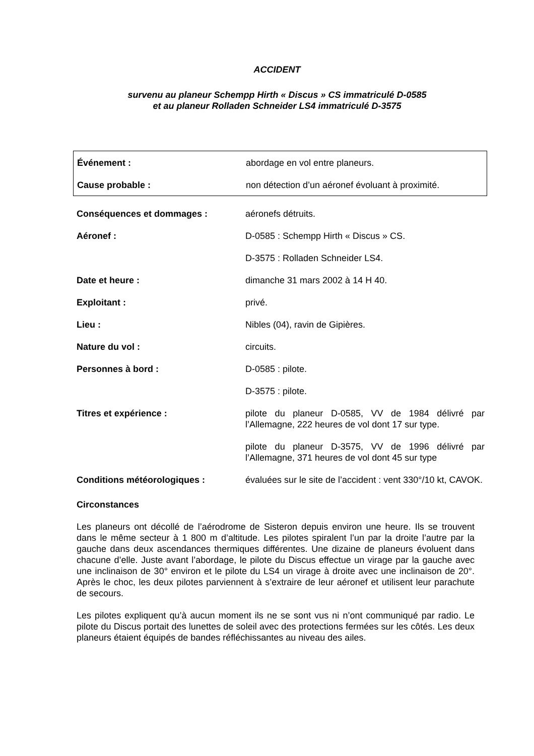ACCIDENT
survenu au planeur Schempp Hirth « Discus » CS immatriculé D-0585
et au planeur Rolladen Schneider LS4 immatriculé D-3575
| Événement : | abordage en vol entre planeurs. |
| Cause probable : | non détection d’un aéronef évoluant à proximité. |
| Conséquences et dommages : | aéronefs détruits. |
| Aéronef : | D-0585 : Schempp Hirth « Discus » CS. |
| | D-3575 : Rolladen Schneider LS4. |
| Date et heure : | dimanche 31 mars 2002 à 14 H 40. |
| Exploitant : | privé. |
| Lieu : | Nibles (04), ravin de Gipières. |
| Nature du vol : | circuits. |
| Personnes à bord : | D-0585 : pilote. |
| | D-3575 : pilote. |
| Titres et expérience : | pilote du planeur D-0585, VV de 1984 délivré par l’Allemagne, 222 heures de vol dont 17 sur type. |
| | pilote du planeur D-3575, VV de 1996 délivré par l’Allemagne, 371 heures de vol dont 45 sur type |
| Conditions météorologiques : | évaluées sur le site de l’accident : vent 330°/10 kt, CAVOK. |
Circonstances
Les planeurs ont décollé de l’aérodrome de Sisteron depuis environ une heure. Ils se trouvent dans le même secteur à 1 800 m d’altitude. Les pilotes spiralent l’un par la droite l’autre par la gauche dans deux ascendances thermiques différentes. Une dizaine de planeurs évoluent dans chacune d’elle. Juste avant l’abordage, le pilote du Discus effectue un virage par la gauche avec une inclinaison de 30° environ et le pilote du LS4 un virage à droite avec une inclinaison de 20°. Après le choc, les deux pilotes parviennent à s’extraire de leur aéronef et utilisent leur parachute de secours.
Les pilotes expliquent qu’à aucun moment ils ne se sont vus ni n’ont communiqué par radio. Le pilote du Discus portait des lunettes de soleil avec des protections fermées sur les côtés. Les deux planeurs étaient équipés de bandes réfléchissantes au niveau des ailes.